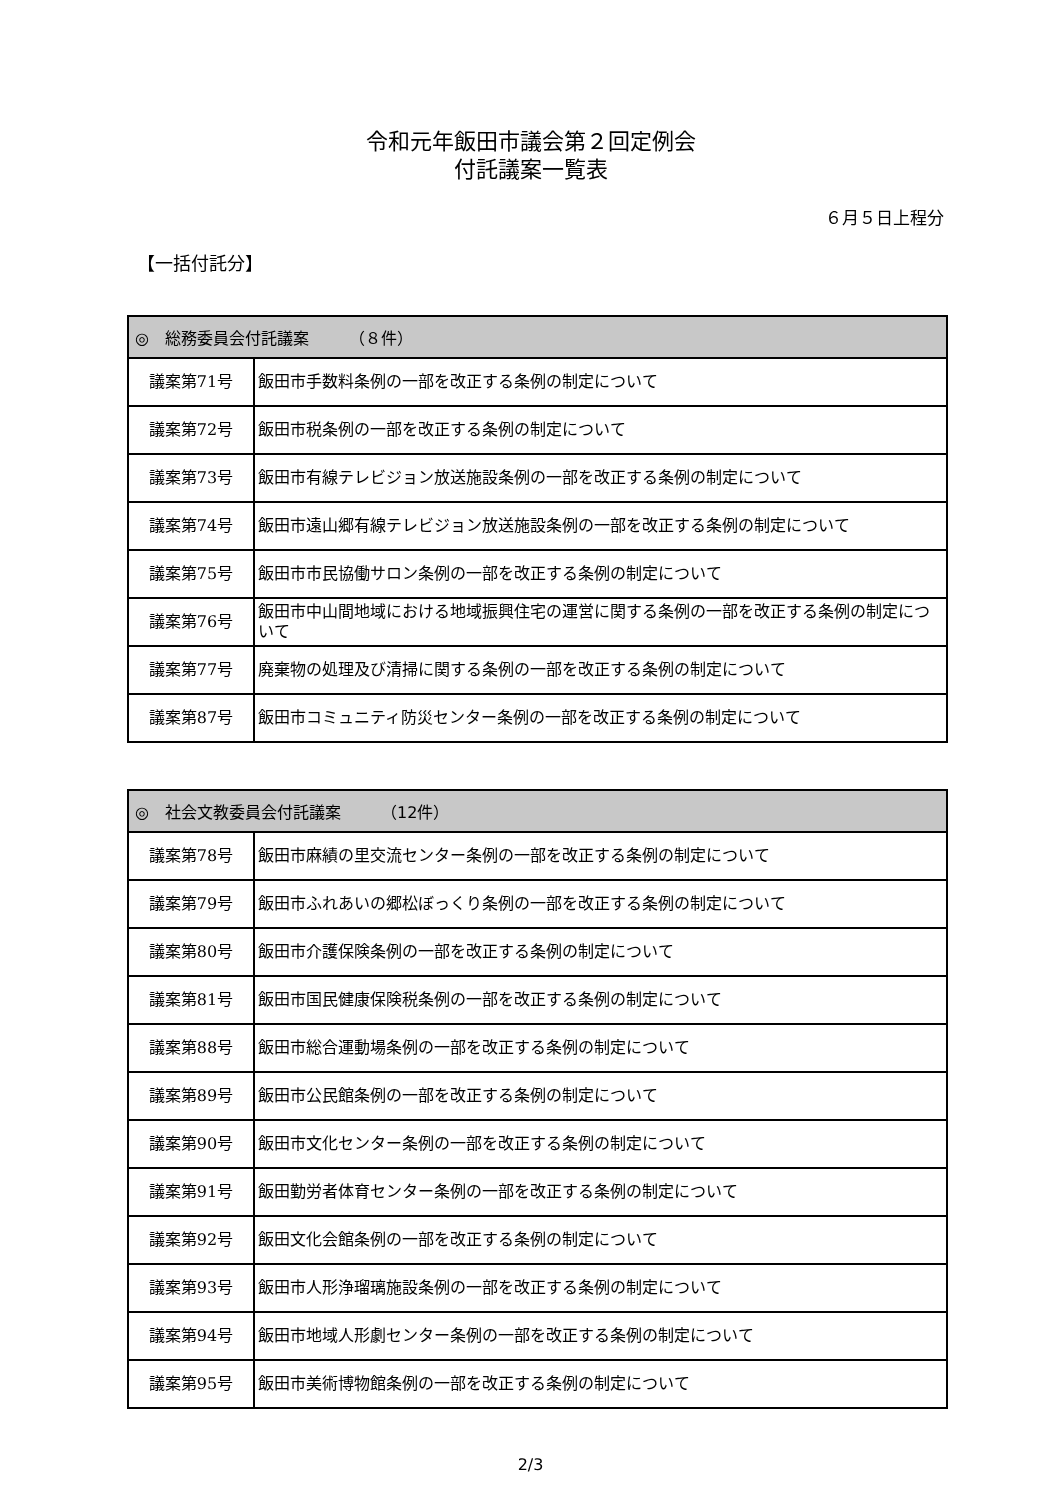令和元年飯田市議会第２回定例会
付託議案一覧表
６月５日上程分
【一括付託分】
| ◎ 総務委員会付託議案 （８件） | |
| --- | --- |
| 議案第71号 | 飯田市手数料条例の一部を改正する条例の制定について |
| 議案第72号 | 飯田市税条例の一部を改正する条例の制定について |
| 議案第73号 | 飯田市有線テレビジョン放送施設条例の一部を改正する条例の制定について |
| 議案第74号 | 飯田市遠山郷有線テレビジョン放送施設条例の一部を改正する条例の制定について |
| 議案第75号 | 飯田市市民協働サロン条例の一部を改正する条例の制定について |
| 議案第76号 | 飯田市中山間地域における地域振興住宅の運営に関する条例の一部を改正する条例の制定について |
| 議案第77号 | 廃棄物の処理及び清掃に関する条例の一部を改正する条例の制定について |
| 議案第87号 | 飯田市コミュニティ防災センター条例の一部を改正する条例の制定について |
| ◎ 社会文教委員会付託議案 （12件） | |
| --- | --- |
| 議案第78号 | 飯田市麻績の里交流センター条例の一部を改正する条例の制定について |
| 議案第79号 | 飯田市ふれあいの郷松ぼっくり条例の一部を改正する条例の制定について |
| 議案第80号 | 飯田市介護保険条例の一部を改正する条例の制定について |
| 議案第81号 | 飯田市国民健康保険税条例の一部を改正する条例の制定について |
| 議案第88号 | 飯田市総合運動場条例の一部を改正する条例の制定について |
| 議案第89号 | 飯田市公民館条例の一部を改正する条例の制定について |
| 議案第90号 | 飯田市文化センター条例の一部を改正する条例の制定について |
| 議案第91号 | 飯田勤労者体育センター条例の一部を改正する条例の制定について |
| 議案第92号 | 飯田文化会館条例の一部を改正する条例の制定について |
| 議案第93号 | 飯田市人形浄瑠璃施設条例の一部を改正する条例の制定について |
| 議案第94号 | 飯田市地域人形劇センター条例の一部を改正する条例の制定について |
| 議案第95号 | 飯田市美術博物館条例の一部を改正する条例の制定について |
2/3